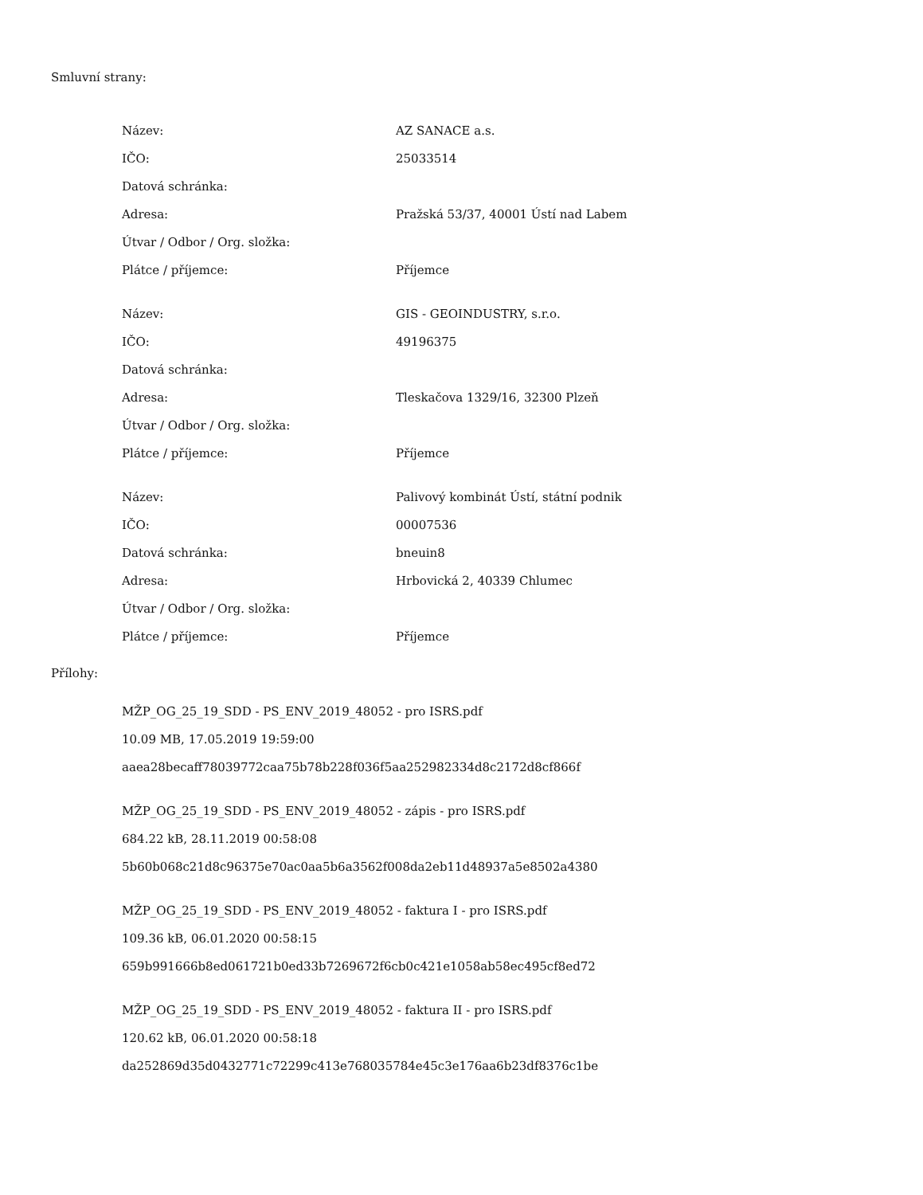Smluvní strany:
| Název: | AZ SANACE a.s. |
| IČO: | 25033514 |
| Datová schránka: | |
| Adresa: | Pražská 53/37, 40001 Ústí nad Labem |
| Útvar / Odbor / Org. složka: | |
| Plátce / příjemce: | Příjemce |
| Název: | GIS - GEOINDUSTRY, s.r.o. |
| IČO: | 49196375 |
| Datová schránka: | |
| Adresa: | Tleskačova 1329/16, 32300 Plzeň |
| Útvar / Odbor / Org. složka: | |
| Plátce / příjemce: | Příjemce |
| Název: | Palivový kombinát Ústí, státní podnik |
| IČO: | 00007536 |
| Datová schránka: | bneuin8 |
| Adresa: | Hrbovická 2, 40339 Chlumec |
| Útvar / Odbor / Org. složka: | |
| Plátce / příjemce: | Příjemce |
Přílohy:
MŽP_OG_25_19_SDD - PS_ENV_2019_48052 - pro ISRS.pdf
10.09 MB, 17.05.2019 19:59:00
aaea28becaff78039772caa75b78b228f036f5aa252982334d8c2172d8cf866f
MŽP_OG_25_19_SDD - PS_ENV_2019_48052 - zápis - pro ISRS.pdf
684.22 kB, 28.11.2019 00:58:08
5b60b068c21d8c96375e70ac0aa5b6a3562f008da2eb11d48937a5e8502a4380
MŽP_OG_25_19_SDD - PS_ENV_2019_48052 - faktura I - pro ISRS.pdf
109.36 kB, 06.01.2020 00:58:15
659b991666b8ed061721b0ed33b7269672f6cb0c421e1058ab58ec495cf8ed72
MŽP_OG_25_19_SDD - PS_ENV_2019_48052 - faktura II - pro ISRS.pdf
120.62 kB, 06.01.2020 00:58:18
da252869d35d0432771c72299c413e768035784e45c3e176aa6b23df8376c1be